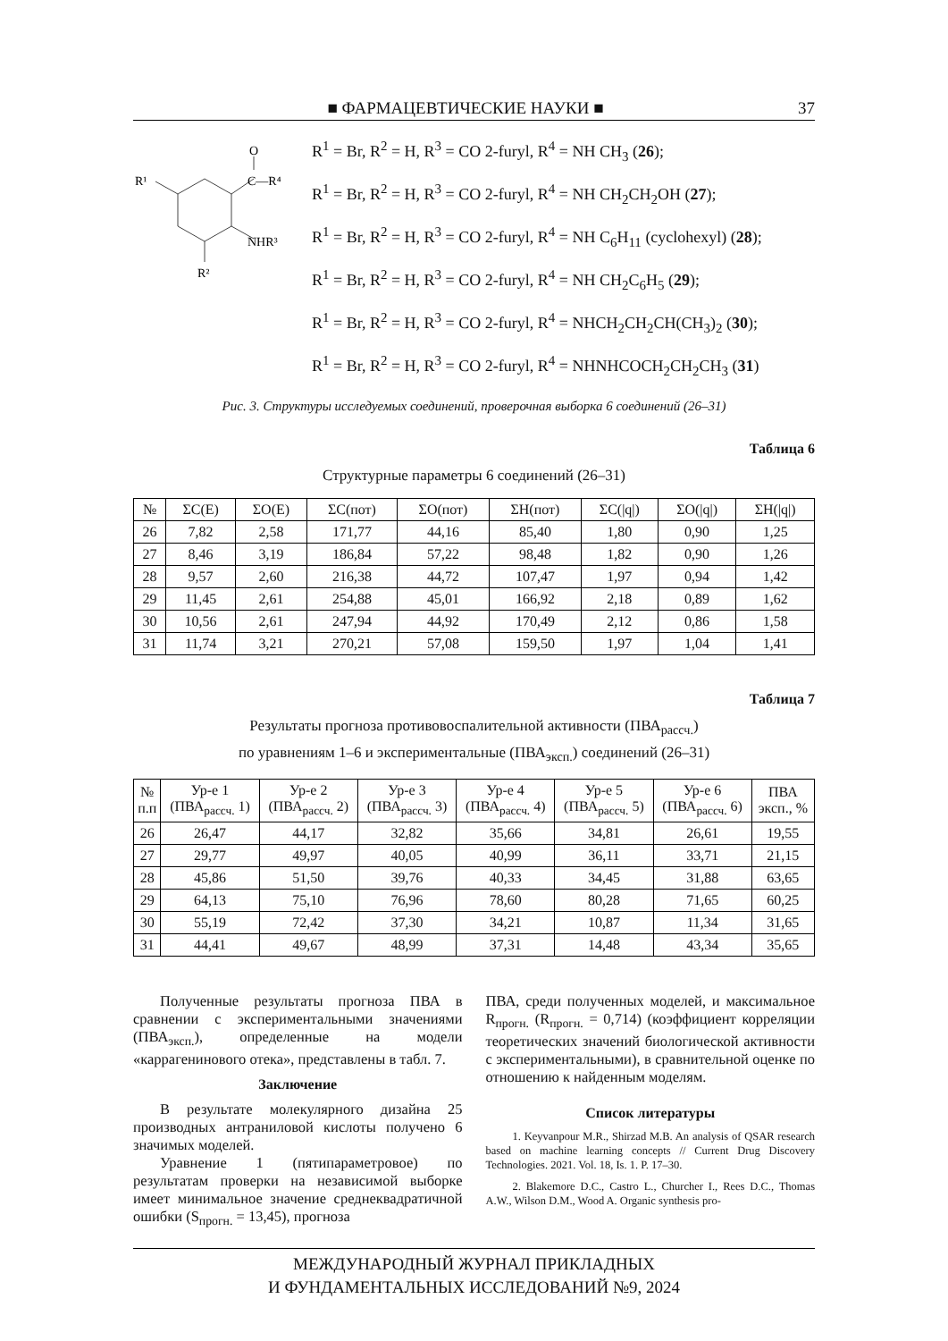■ ФАРМАЦЕВТИЧЕСКИЕ НАУКИ ■ 37
O
C—R⁴
NHR³
R¹
R²
R<sup>1</sup> = Br, R<sup>2</sup> = H, R<sup>3</sup> = CO 2-furyl, R<sup>4</sup> = NH CH<sub>3</sub> (26);
R<sup>1</sup> = Br, R<sup>2</sup> = H, R<sup>3</sup> = CO 2-furyl, R<sup>4</sup> = NH CH<sub>2</sub>CH<sub>2</sub>OH (27);
R<sup>1</sup> = Br, R<sup>2</sup> = H, R<sup>3</sup> = CO 2-furyl, R<sup>4</sup> = NH C<sub>6</sub>H<sub>11</sub> (cyclohexyl) (28);
R<sup>1</sup> = Br, R<sup>2</sup> = H, R<sup>3</sup> = CO 2-furyl, R<sup>4</sup> = NH CH<sub>2</sub>C<sub>6</sub>H<sub>5</sub> (29);
R<sup>1</sup> = Br, R<sup>2</sup> = H, R<sup>3</sup> = CO 2-furyl, R<sup>4</sup> = NHCH<sub>2</sub>CH<sub>2</sub>CH(CH<sub>3</sub>)<sub>2</sub> (30);
R<sup>1</sup> = Br, R<sup>2</sup> = H, R<sup>3</sup> = CO 2-furyl, R<sup>4</sup> = NHNHCOCH<sub>2</sub>CH<sub>2</sub>CH<sub>3</sub> (31)
Рис. 3. Структуры исследуемых соединений, проверочная выборка 6 соединений (26–31)
Таблица 6
Структурные параметры 6 соединений (26–31)
| № | ΣC(E) | ΣO(E) | ΣC(пот) | ΣO(пот) | ΣH(пот) | ΣC(/q/) | ΣO(/q/) | ΣH(/q/) |
| --- | --- | --- | --- | --- | --- | --- | --- | --- |
| 26 | 7,82 | 2,58 | 171,77 | 44,16 | 85,40 | 1,80 | 0,90 | 1,25 |
| 27 | 8,46 | 3,19 | 186,84 | 57,22 | 98,48 | 1,82 | 0,90 | 1,26 |
| 28 | 9,57 | 2,60 | 216,38 | 44,72 | 107,47 | 1,97 | 0,94 | 1,42 |
| 29 | 11,45 | 2,61 | 254,88 | 45,01 | 166,92 | 2,18 | 0,89 | 1,62 |
| 30 | 10,56 | 2,61 | 247,94 | 44,92 | 170,49 | 2,12 | 0,86 | 1,58 |
| 31 | 11,74 | 3,21 | 270,21 | 57,08 | 159,50 | 1,97 | 1,04 | 1,41 |
Таблица 7
Результаты прогноза противовоспалительной активности (ПВА<sub>рассч.</sub>)
по уравнениям 1–6 и экспериментальные (ПВА<sub>эксп.</sub>) соединений (26–31)
| № п.п | Ур-е 1 (ПВА<sub>рассч.</sub> 1) | Ур-е 2 (ПВА<sub>рассч.</sub> 2) | Ур-е 3 (ПВА<sub>рассч.</sub> 3) | Ур-е 4 (ПВА<sub>рассч.</sub> 4) | Ур-е 5 (ПВА<sub>рассч.</sub> 5) | Ур-е 6 (ПВА<sub>рассч.</sub> 6) | ПВА эксп., % |
| --- | --- | --- | --- | --- | --- | --- | --- |
| 26 | 26,47 | 44,17 | 32,82 | 35,66 | 34,81 | 26,61 | 19,55 |
| 27 | 29,77 | 49,97 | 40,05 | 40,99 | 36,11 | 33,71 | 21,15 |
| 28 | 45,86 | 51,50 | 39,76 | 40,33 | 34,45 | 31,88 | 63,65 |
| 29 | 64,13 | 75,10 | 76,96 | 78,60 | 80,28 | 71,65 | 60,25 |
| 30 | 55,19 | 72,42 | 37,30 | 34,21 | 10,87 | 11,34 | 31,65 |
| 31 | 44,41 | 49,67 | 48,99 | 37,31 | 14,48 | 43,34 | 35,65 |
Полученные результаты прогноза ПВА в сравнении с экспериментальными значениями (ПВА<sub>эксп.</sub>), определенные на модели «каррагенинового отека», представлены в табл. 7.
Заключение
В результате молекулярного дизайна 25 производных антраниловой кислоты получено 6 значимых моделей.
Уравнение 1 (пятипараметровое) по результатам проверки на независимой выборке имеет минимальное значение среднеквадратичной ошибки (S<sub>прогн.</sub> = 13,45), прогноза
ПВА, среди полученных моделей, и максимальное R<sub>прогн.</sub> (R<sub>прогн.</sub> = 0,714) (коэффициент корреляции теоретических значений биологической активности с экспериментальными), в сравнительной оценке по отношению к найденным моделям.
Список литературы
1. Keyvanpour M.R., Shirzad M.B. An analysis of QSAR research based on machine learning concepts // Current Drug Discovery Technologies. 2021. Vol. 18, Is. 1. P. 17–30.
2. Blakemore D.C., Castro L., Churcher I., Rees D.C., Thomas A.W., Wilson D.M., Wood A. Organic synthesis pro-
МЕЖДУНАРОДНЫЙ ЖУРНАЛ ПРИКЛАДНЫХ
И ФУНДАМЕНТАЛЬНЫХ ИССЛЕДОВАНИЙ №9, 2024